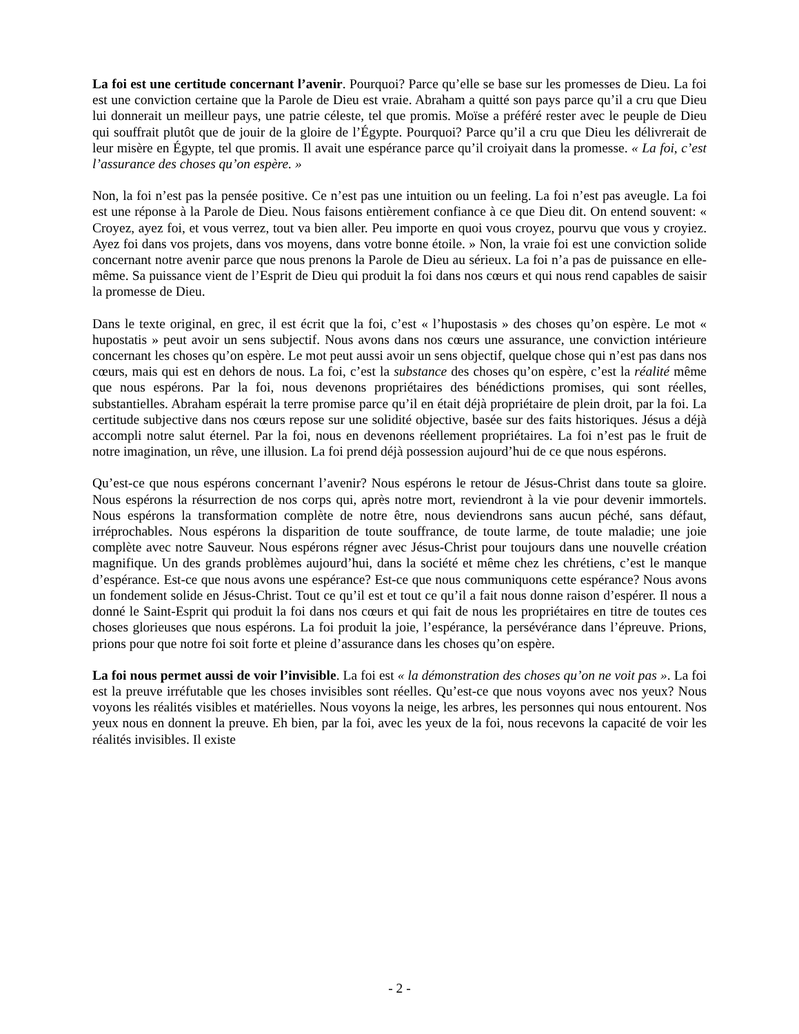La foi est une certitude concernant l’avenir. Pourquoi? Parce qu’elle se base sur les promesses de Dieu. La foi est une conviction certaine que la Parole de Dieu est vraie. Abraham a quitté son pays parce qu’il a cru que Dieu lui donnerait un meilleur pays, une patrie céleste, tel que promis. Moïse a préféré rester avec le peuple de Dieu qui souffrait plutôt que de jouir de la gloire de l’Égypte. Pourquoi? Parce qu’il a cru que Dieu les délivrerait de leur misère en Égypte, tel que promis. Il avait une espérance parce qu’il croiyait dans la promesse. « La foi, c’est l’assurance des choses qu’on espère. »
Non, la foi n’est pas la pensée positive. Ce n’est pas une intuition ou un feeling. La foi n’est pas aveugle. La foi est une réponse à la Parole de Dieu. Nous faisons entièrement confiance à ce que Dieu dit. On entend souvent: « Croyez, ayez foi, et vous verrez, tout va bien aller. Peu importe en quoi vous croyez, pourvu que vous y croyiez. Ayez foi dans vos projets, dans vos moyens, dans votre bonne étoile. » Non, la vraie foi est une conviction solide concernant notre avenir parce que nous prenons la Parole de Dieu au sérieux. La foi n’a pas de puissance en elle-même. Sa puissance vient de l’Esprit de Dieu qui produit la foi dans nos cœurs et qui nous rend capables de saisir la promesse de Dieu.
Dans le texte original, en grec, il est écrit que la foi, c’est « l’hupostasis » des choses qu’on espère. Le mot « hupostatis » peut avoir un sens subjectif. Nous avons dans nos cœurs une assurance, une conviction intérieure concernant les choses qu’on espère. Le mot peut aussi avoir un sens objectif, quelque chose qui n’est pas dans nos cœurs, mais qui est en dehors de nous. La foi, c’est la substance des choses qu’on espère, c’est la réalité même que nous espérons. Par la foi, nous devenons propriétaires des bénédictions promises, qui sont réelles, substantielles. Abraham espérait la terre promise parce qu’il en était déjà propriétaire de plein droit, par la foi. La certitude subjective dans nos cœurs repose sur une solidité objective, basée sur des faits historiques. Jésus a déjà accompli notre salut éternel. Par la foi, nous en devenons réellement propriétaires. La foi n’est pas le fruit de notre imagination, un rêve, une illusion. La foi prend déjà possession aujourd’hui de ce que nous espérons.
Qu’est-ce que nous espérons concernant l’avenir? Nous espérons le retour de Jésus-Christ dans toute sa gloire. Nous espérons la résurrection de nos corps qui, après notre mort, reviendront à la vie pour devenir immortels. Nous espérons la transformation complète de notre être, nous deviendrons sans aucun péché, sans défaut, irréprochables. Nous espérons la disparition de toute souffrance, de toute larme, de toute maladie; une joie complète avec notre Sauveur. Nous espérons régner avec Jésus-Christ pour toujours dans une nouvelle création magnifique. Un des grands problèmes aujourd’hui, dans la société et même chez les chrétiens, c’est le manque d’espérance. Est-ce que nous avons une espérance? Est-ce que nous communiquons cette espérance? Nous avons un fondement solide en Jésus-Christ. Tout ce qu’il est et tout ce qu’il a fait nous donne raison d’espérer. Il nous a donné le Saint-Esprit qui produit la foi dans nos cœurs et qui fait de nous les propriétaires en titre de toutes ces choses glorieuses que nous espérons. La foi produit la joie, l’espérance, la persévérance dans l’épreuve. Prions, prions pour que notre foi soit forte et pleine d’assurance dans les choses qu’on espère.
La foi nous permet aussi de voir l’invisible. La foi est « la démonstration des choses qu’on ne voit pas ». La foi est la preuve irréfutable que les choses invisibles sont réelles. Qu’est-ce que nous voyons avec nos yeux? Nous voyons les réalités visibles et matérielles. Nous voyons la neige, les arbres, les personnes qui nous entourent. Nos yeux nous en donnent la preuve. Eh bien, par la foi, avec les yeux de la foi, nous recevons la capacité de voir les réalités invisibles. Il existe
- 2 -